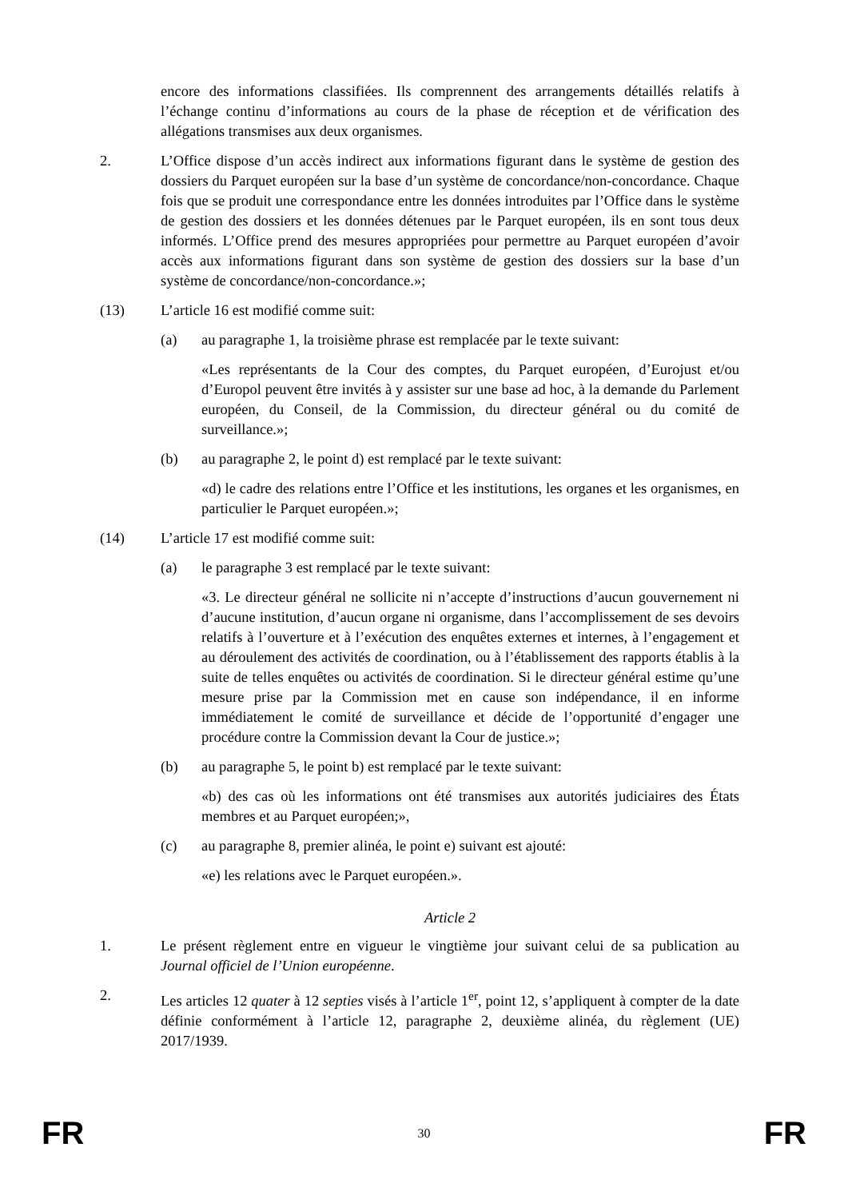encore des informations classifiées. Ils comprennent des arrangements détaillés relatifs à l’échange continu d’informations au cours de la phase de réception et de vérification des allégations transmises aux deux organismes.
2. L’Office dispose d’un accès indirect aux informations figurant dans le système de gestion des dossiers du Parquet européen sur la base d’un système de concordance/non-concordance. Chaque fois que se produit une correspondance entre les données introduites par l’Office dans le système de gestion des dossiers et les données détenues par le Parquet européen, ils en sont tous deux informés. L’Office prend des mesures appropriées pour permettre au Parquet européen d’avoir accès aux informations figurant dans son système de gestion des dossiers sur la base d’un système de concordance/non-concordance.»;
(13) L’article 16 est modifié comme suit:
(a) au paragraphe 1, la troisième phrase est remplacée par le texte suivant:
«Les représentants de la Cour des comptes, du Parquet européen, d’Eurojust et/ou d’Europol peuvent être invités à y assister sur une base ad hoc, à la demande du Parlement européen, du Conseil, de la Commission, du directeur général ou du comité de surveillance.»;
(b) au paragraphe 2, le point d) est remplacé par le texte suivant:
«d) le cadre des relations entre l’Office et les institutions, les organes et les organismes, en particulier le Parquet européen.»;
(14) L’article 17 est modifié comme suit:
(a) le paragraphe 3 est remplacé par le texte suivant:
«3. Le directeur général ne sollicite ni n’accepte d’instructions d’aucun gouvernement ni d’aucune institution, d’aucun organe ni organisme, dans l’accomplissement de ses devoirs relatifs à l’ouverture et à l’exécution des enquêtes externes et internes, à l’engagement et au déroulement des activités de coordination, ou à l’établissement des rapports établis à la suite de telles enquêtes ou activités de coordination. Si le directeur général estime qu’une mesure prise par la Commission met en cause son indépendance, il en informe immédiatement le comité de surveillance et décide de l’opportunité d’engager une procédure contre la Commission devant la Cour de justice.»;
(b) au paragraphe 5, le point b) est remplacé par le texte suivant:
«b) des cas où les informations ont été transmises aux autorités judiciaires des États membres et au Parquet européen;»,
(c) au paragraphe 8, premier alinéa, le point e) suivant est ajouté:
«e) les relations avec le Parquet européen.».
Article 2
1. Le présent règlement entre en vigueur le vingtième jour suivant celui de sa publication au Journal officiel de l’Union européenne.
2. Les articles 12 quater à 12 septies visés à l’article 1<sup>er</sup>, point 12, s’appliquent à compter de la date définie conformément à l’article 12, paragraphe 2, deuxième alinéa, du règlement (UE) 2017/1939.
FR 30 FR